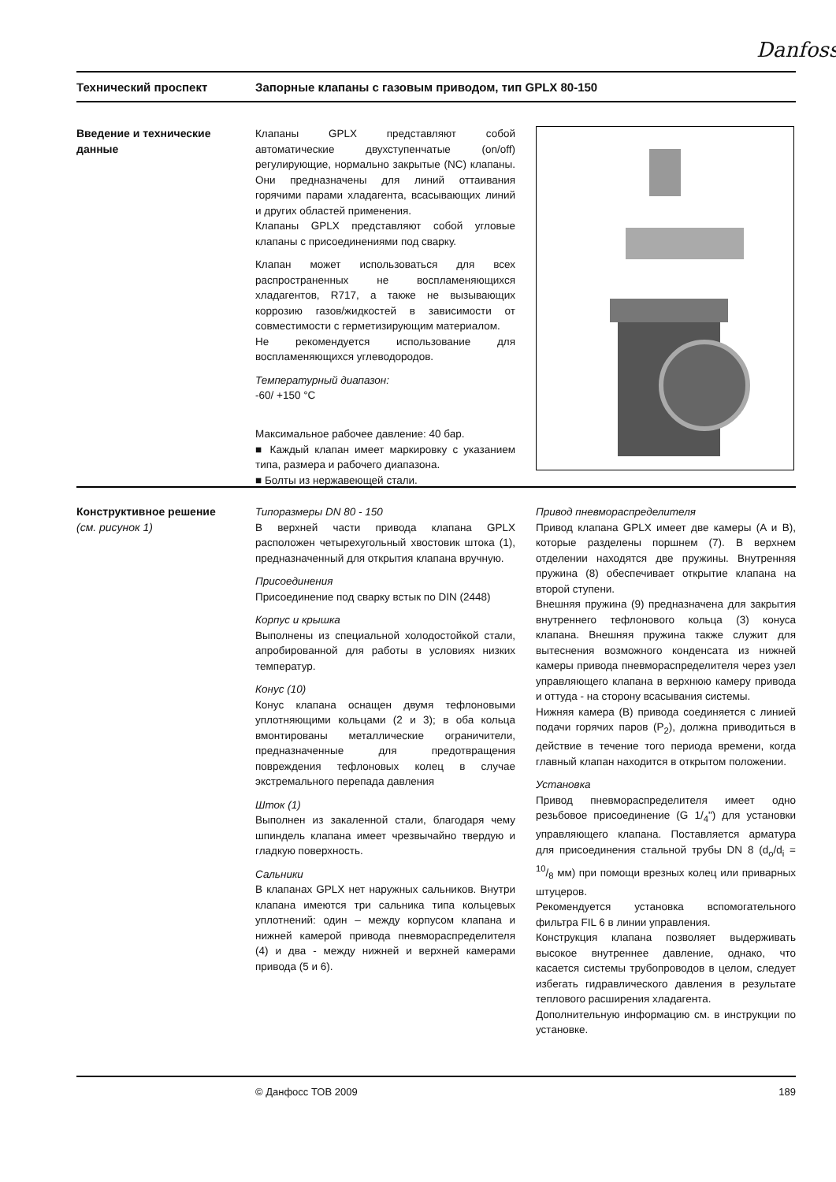Danfoss
Технический проспект Запорные клапаны с газовым приводом, тип GPLX 80-150
Введение и технические данные
Клапаны GPLX представляют собой автоматические двухступенчатые (on/off) регулирующие, нормально закрытые (NC) клапаны. Они предназначены для линий оттаивания горячими парами хладагента, всасывающих линий и других областей применения.
Клапаны GPLX представляют собой угловые клапаны с присоединениями под сварку.
Клапан может использоваться для всех распространенных не воспламеняющихся хладагентов, R717, а также не вызывающих коррозию газов/жидкостей в зависимости от совместимости с герметизирующим материалом.
Не рекомендуется использование для воспламеняющихся углеводородов.
Температурный диапазон:
-60/ +150 °C
Максимальное рабочее давление: 40 бар.
■ Каждый клапан имеет маркировку с указанием типа, размера и рабочего диапазона.
■ Болты из нержавеющей стали.
Конструктивное решение
(см. рисунок 1)
Типоразмеры DN 80 - 150
В верхней части привода клапана GPLX расположен четырехугольный хвостовик штока (1), предназначенный для открытия клапана вручную.
Присоединения
Присоединение под сварку встык по DIN (2448)
Корпус и крышка
Выполнены из специальной холодостойкой стали, апробированной для работы в условиях низких температур.
Конус (10)
Конус клапана оснащен двумя тефлоновыми уплотняющими кольцами (2 и 3); в оба кольца вмонтированы металлические ограничители, предназначенные для предотвращения повреждения тефлоновых колец в случае экстремального перепада давления
Шток (1)
Выполнен из закаленной стали, благодаря чему шпиндель клапана имеет чрезвычайно твердую и гладкую поверхность.
Сальники
В клапанах GPLX нет наружных сальников. Внутри клапана имеются три сальника типа кольцевых уплотнений: один – между корпусом клапана и нижней камерой привода пневмораспределителя (4) и два - между нижней и верхней камерами привода (5 и 6).
Привод пневмораспределителя
Привод клапана GPLX имеет две камеры (A и B), которые разделены поршнем (7). В верхнем отделении находятся две пружины. Внутренняя пружина (8) обеспечивает открытие клапана на второй ступени.
Внешняя пружина (9) предназначена для закрытия внутреннего тефлонового кольца (3) конуса клапана. Внешняя пружина также служит для вытеснения возможного конденсата из нижней камеры привода пневмораспределителя через узел управляющего клапана в верхнюю камеру привода и оттуда - на сторону всасывания системы.
Нижняя камера (B) привода соединяется с линией подачи горячих паров (P<sub>2</sub>), должна приводиться в действие в течение того периода времени, когда главный клапан находится в открытом положении.
Установка
Привод пневмораспределителя имеет одно резьбовое присоединение (G 1/<sub>4</sub>") для установки управляющего клапана. Поставляется арматура для присоединения стальной трубы DN 8 (d<sub>o</sub>/d<sub>i</sub> = 10/8 мм) при помощи врезных колец или приварных штуцеров.
Рекомендуется установка вспомогательного фильтра FIL 6 в линии управления.
Конструкция клапана позволяет выдерживать высокое внутреннее давление, однако, что касается системы трубопроводов в целом, следует избегать гидравлического давления в результате теплового расширения хладагента.
Дополнительную информацию см. в инструкции по установке.
© Данфосс ТОВ 2009 189